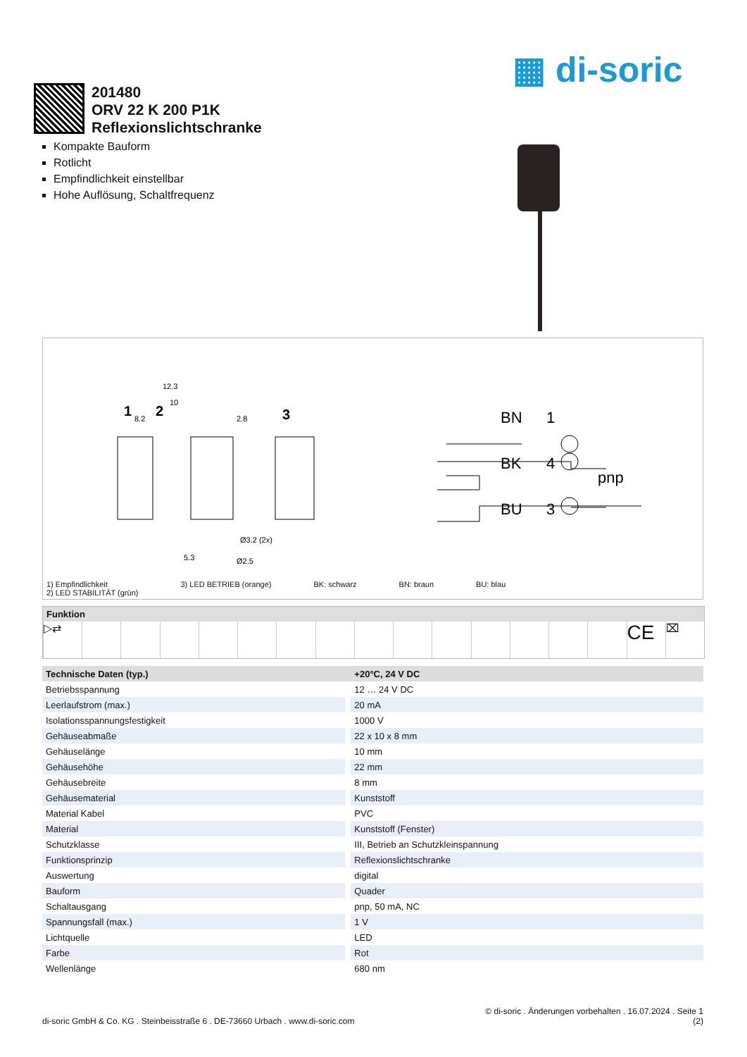▦ di-soric
201480
ORV 22 K 200 P1K
Reflexionslichtschranke
Kompakte Bauform
Rotlicht
Empfindlichkeit einstellbar
Hohe Auflösung, Schaltfrequenz
1
2
3
12.3
10
8.2
2.8
Ø3.2 (2x)
Ø2.5
5.3
BN
1
BK
4
BU
3
pnp
1) Empfindlichkeit
2) LED STABILITÄT (grün)
3) LED BETRIEB (orange) BK: schwarz BN: braun BU: blau
Funktion
▷⇄
CE
⌧
| Technische Daten (typ.) | +20°C, 24 V DC |
| --- | --- |
| Betriebsspannung | 12 … 24 V DC |
| Leerlaufstrom (max.) | 20 mA |
| Isolationsspannungsfestigkeit | 1000 V |
| Gehäuseabmaße | 22 x 10 x 8 mm |
| Gehäuselänge | 10 mm |
| Gehäusehöhe | 22 mm |
| Gehäusebreite | 8 mm |
| Gehäusematerial | Kunststoff |
| Material Kabel | PVC |
| Material | Kunststoff (Fenster) |
| Schutzklasse | III, Betrieb an Schutzkleinspannung |
| Funktionsprinzip | Reflexionslichtschranke |
| Auswertung | digital |
| Bauform | Quader |
| Schaltausgang | pnp, 50 mA, NC |
| Spannungsfall (max.) | 1 V |
| Lichtquelle | LED |
| Farbe | Rot |
| Wellenlänge | 680 nm |
© di-soric . Änderungen vorbehalten . 16.07.2024 . Seite 1
di-soric GmbH & Co. KG . Steinbeisstraße 6 . DE-73660 Urbach . www.di-soric.com (2)